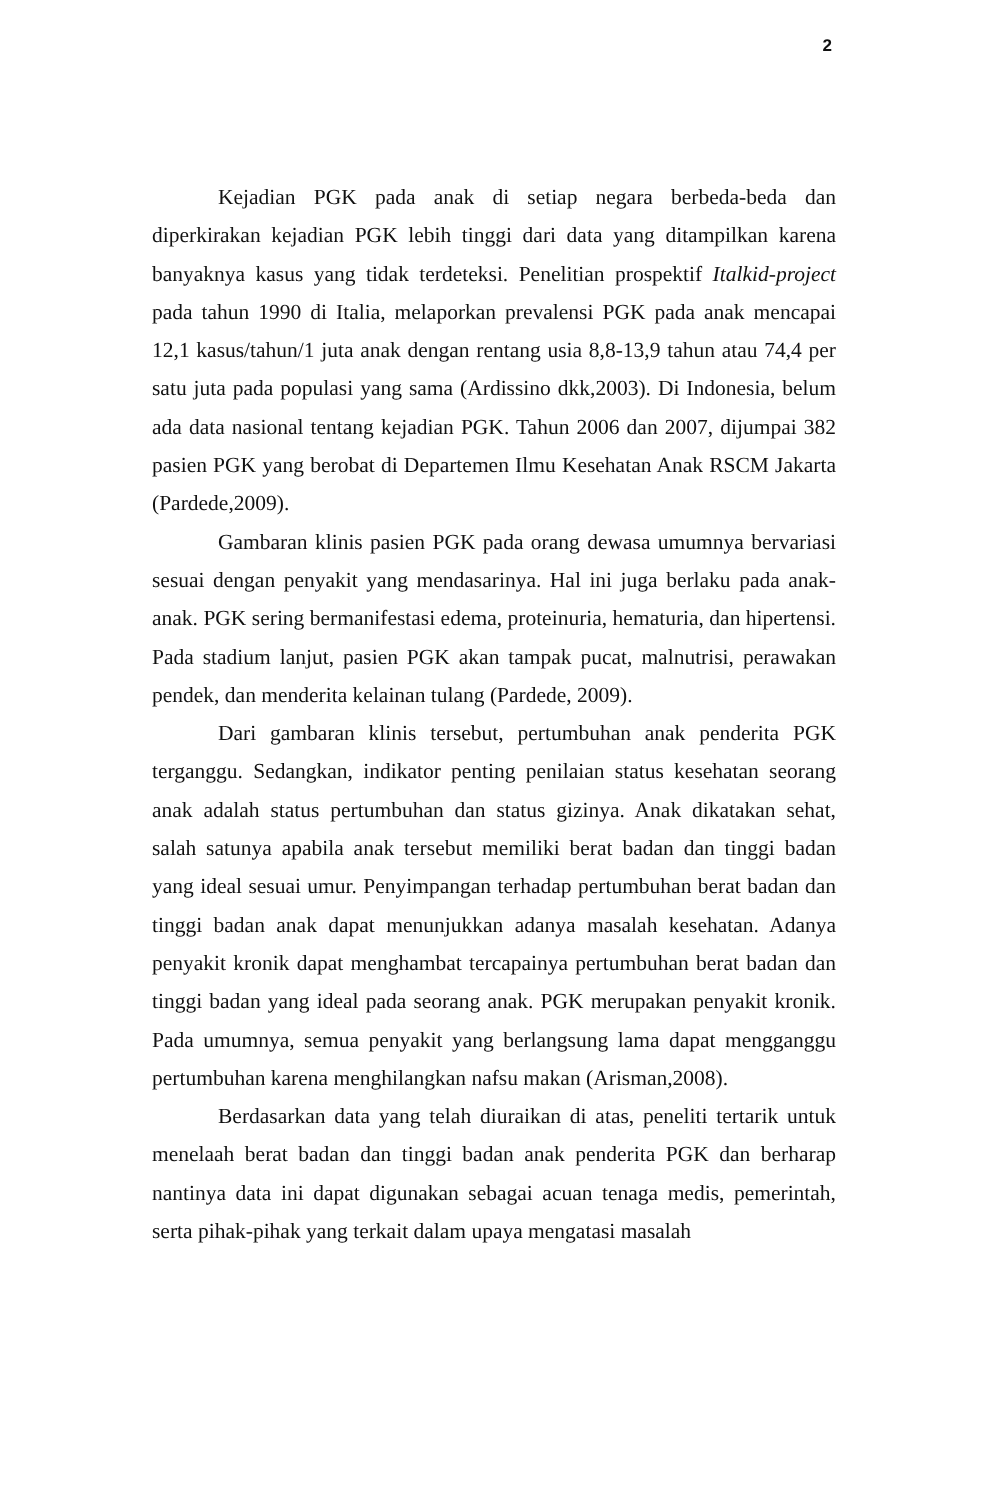2
Kejadian PGK pada anak di setiap negara berbeda-beda dan diperkirakan kejadian PGK lebih tinggi dari data yang ditampilkan karena banyaknya kasus yang tidak terdeteksi. Penelitian prospektif Italkid-project pada tahun 1990 di Italia, melaporkan prevalensi PGK pada anak mencapai 12,1 kasus/tahun/1 juta anak dengan rentang usia 8,8-13,9 tahun atau 74,4 per satu juta pada populasi yang sama (Ardissino dkk,2003). Di Indonesia, belum ada data nasional tentang kejadian PGK. Tahun 2006 dan 2007, dijumpai 382 pasien PGK yang berobat di Departemen Ilmu Kesehatan Anak RSCM Jakarta (Pardede,2009).
Gambaran klinis pasien PGK pada orang dewasa umumnya bervariasi sesuai dengan penyakit yang mendasarinya. Hal ini juga berlaku pada anak-anak. PGK sering bermanifestasi edema, proteinuria, hematuria, dan hipertensi. Pada stadium lanjut, pasien PGK akan tampak pucat, malnutrisi, perawakan pendek, dan menderita kelainan tulang (Pardede, 2009).
Dari gambaran klinis tersebut, pertumbuhan anak penderita PGK terganggu. Sedangkan, indikator penting penilaian status kesehatan seorang anak adalah status pertumbuhan dan status gizinya. Anak dikatakan sehat, salah satunya apabila anak tersebut memiliki berat badan dan tinggi badan yang ideal sesuai umur. Penyimpangan terhadap pertumbuhan berat badan dan tinggi badan anak dapat menunjukkan adanya masalah kesehatan. Adanya penyakit kronik dapat menghambat tercapainya pertumbuhan berat badan dan tinggi badan yang ideal pada seorang anak. PGK merupakan penyakit kronik. Pada umumnya, semua penyakit yang berlangsung lama dapat mengganggu pertumbuhan karena menghilangkan nafsu makan (Arisman,2008).
Berdasarkan data yang telah diuraikan di atas, peneliti tertarik untuk menelaah berat badan dan tinggi badan anak penderita PGK dan berharap nantinya data ini dapat digunakan sebagai acuan tenaga medis, pemerintah, serta pihak-pihak yang terkait dalam upaya mengatasi masalah